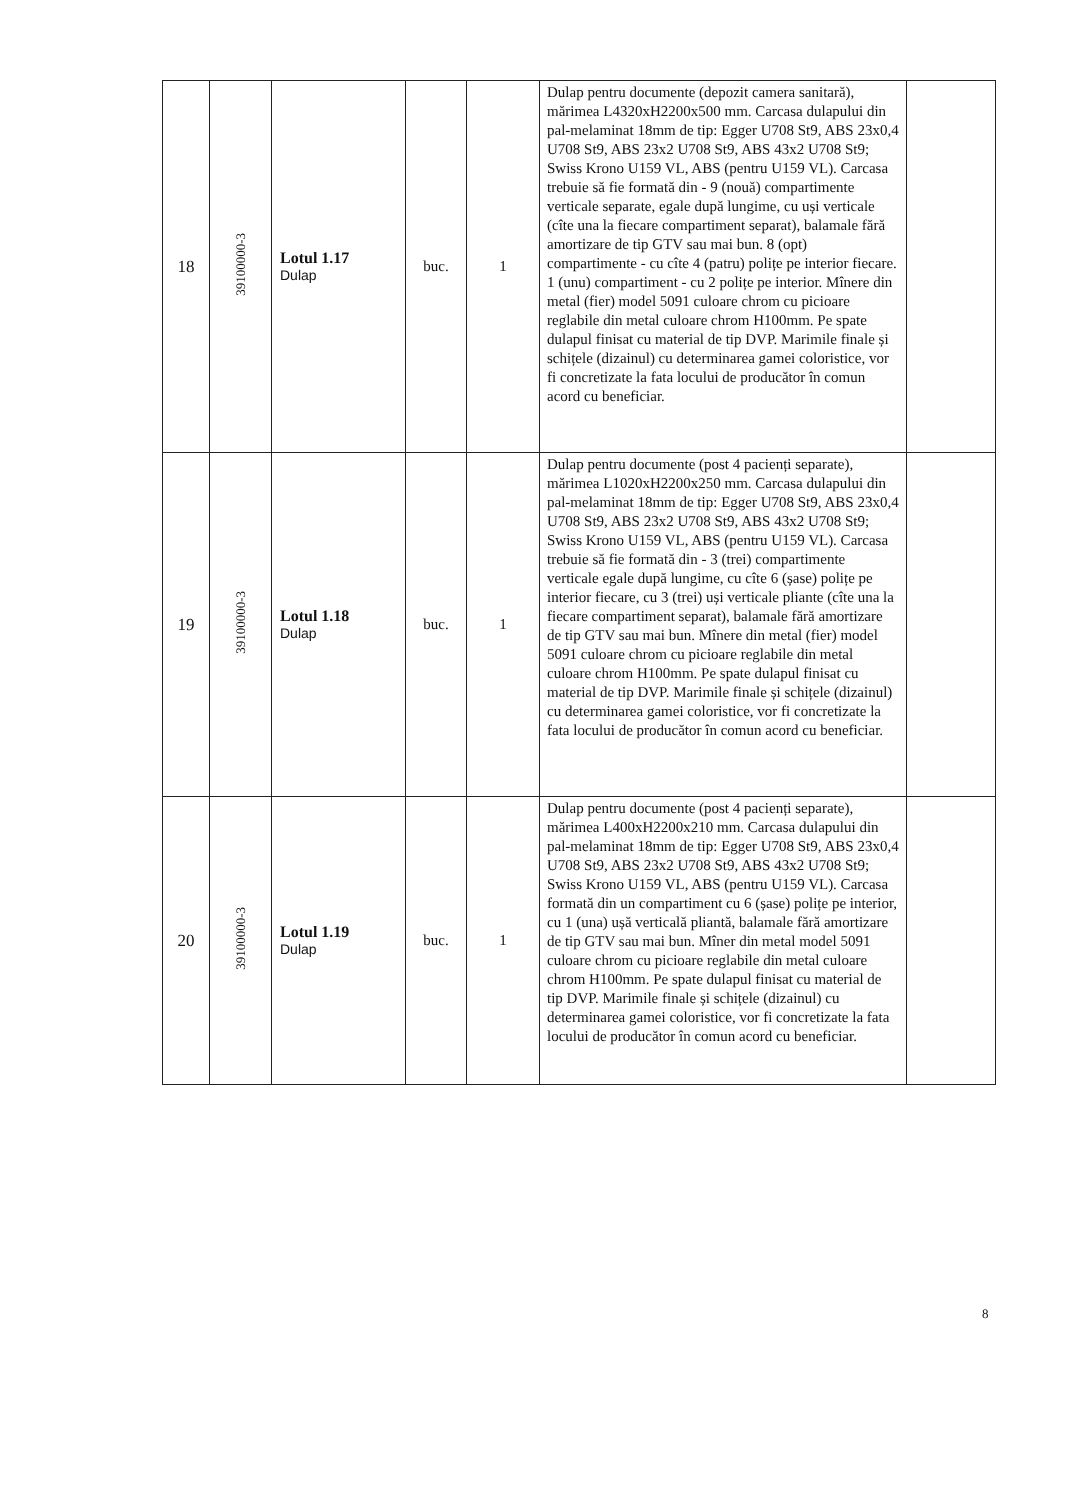| 18 | 39100000-3 | Lotul 1.17 Dulap | buc. | 1 | Dulap pentru documente (depozit camera sanitară), mărimea L4320xH2200x500 mm. Carcasa dulapului din pal-melaminat 18mm de tip: Egger U708 St9, ABS 23x0,4 U708 St9, ABS 23x2 U708 St9, ABS 43x2 U708 St9; Swiss Krono U159 VL, ABS (pentru U159 VL). Carcasa trebuie să fie formată din - 9 (nouă) compartimente verticale separate, egale după lungime, cu uși verticale (cîte una la fiecare compartiment separat), balamale fără amortizare de tip GTV sau mai bun. 8 (opt) compartimente - cu cîte 4 (patru) polițe pe interior fiecare. 1 (unu) compartiment - cu 2 polițe pe interior. Mînere din metal (fier) model 5091 culoare chrom cu picioare reglabile din metal culoare chrom H100mm. Pe spate dulapul finisat cu material de tip DVP. Marimile finale și schițele (dizainul) cu determinarea gamei coloristice, vor fi concretizate la fata locului de producător în comun acord cu beneficiar. | |
| 19 | 39100000-3 | Lotul 1.18 Dulap | buc. | 1 | Dulap pentru documente (post 4 pacienți separate), mărimea L1020xH2200x250 mm. Carcasa dulapului din pal-melaminat 18mm de tip: Egger U708 St9, ABS 23x0,4 U708 St9, ABS 23x2 U708 St9, ABS 43x2 U708 St9; Swiss Krono U159 VL, ABS (pentru U159 VL). Carcasa trebuie să fie formată din - 3 (trei) compartimente verticale egale după lungime, cu cîte 6 (șase) polițe pe interior fiecare, cu 3 (trei) uși verticale pliante (cîte una la fiecare compartiment separat), balamale fără amortizare de tip GTV sau mai bun. Mînere din metal (fier) model 5091 culoare chrom cu picioare reglabile din metal culoare chrom H100mm. Pe spate dulapul finisat cu material de tip DVP. Marimile finale și schițele (dizainul) cu determinarea gamei coloristice, vor fi concretizate la fata locului de producător în comun acord cu beneficiar. | |
| 20 | 39100000-3 | Lotul 1.19 Dulap | buc. | 1 | Dulap pentru documente (post 4 pacienți separate), mărimea L400xH2200x210 mm. Carcasa dulapului din pal-melaminat 18mm de tip: Egger U708 St9, ABS 23x0,4 U708 St9, ABS 23x2 U708 St9, ABS 43x2 U708 St9; Swiss Krono U159 VL, ABS (pentru U159 VL). Carcasa formată din un compartiment cu 6 (șase) polițe pe interior, cu 1 (una) ușă verticală pliantă, balamale fără amortizare de tip GTV sau mai bun. Mîner din metal model 5091 culoare chrom cu picioare reglabile din metal culoare chrom H100mm. Pe spate dulapul finisat cu material de tip DVP. Marimile finale și schițele (dizainul) cu determinarea gamei coloristice, vor fi concretizate la fata locului de producător în comun acord cu beneficiar. | |
8